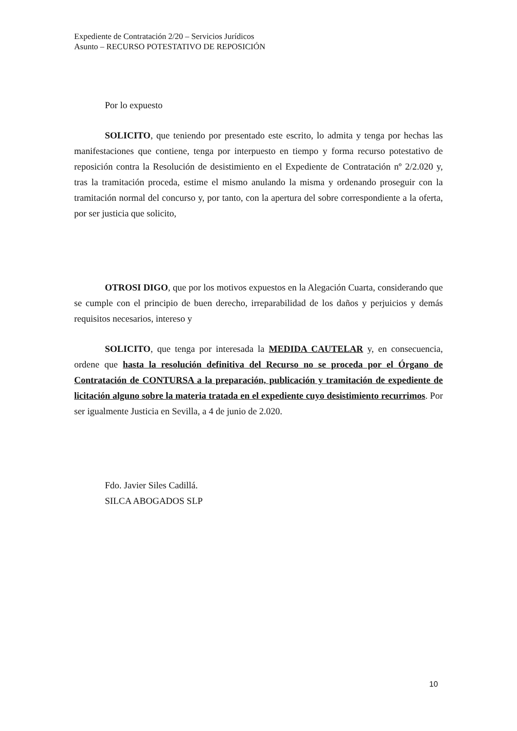Expediente de Contratación 2/20 – Servicios Jurídicos
Asunto – RECURSO POTESTATIVO DE REPOSICIÓN
Por lo expuesto
SOLICITO, que teniendo por presentado este escrito, lo admita y tenga por hechas las manifestaciones que contiene, tenga por interpuesto en tiempo y forma recurso potestativo de reposición contra la Resolución de desistimiento en el Expediente de Contratación nº 2/2.020 y, tras la tramitación proceda, estime el mismo anulando la misma y ordenando proseguir con la tramitación normal del concurso y, por tanto, con la apertura del sobre correspondiente a la oferta, por ser justicia que solicito,
OTROSI DIGO, que por los motivos expuestos en la Alegación Cuarta, considerando que se cumple con el principio de buen derecho, irreparabilidad de los daños y perjuicios y demás requisitos necesarios, intereso y
SOLICITO, que tenga por interesada la MEDIDA CAUTELAR y, en consecuencia, ordene que hasta la resolución definitiva del Recurso no se proceda por el Órgano de Contratación de CONTURSA a la preparación, publicación y tramitación de expediente de licitación alguno sobre la materia tratada en el expediente cuyo desistimiento recurrimos. Por ser igualmente Justicia en Sevilla, a 4 de junio de 2.020.
Fdo. Javier Siles Cadillá.
SILCA ABOGADOS SLP
10